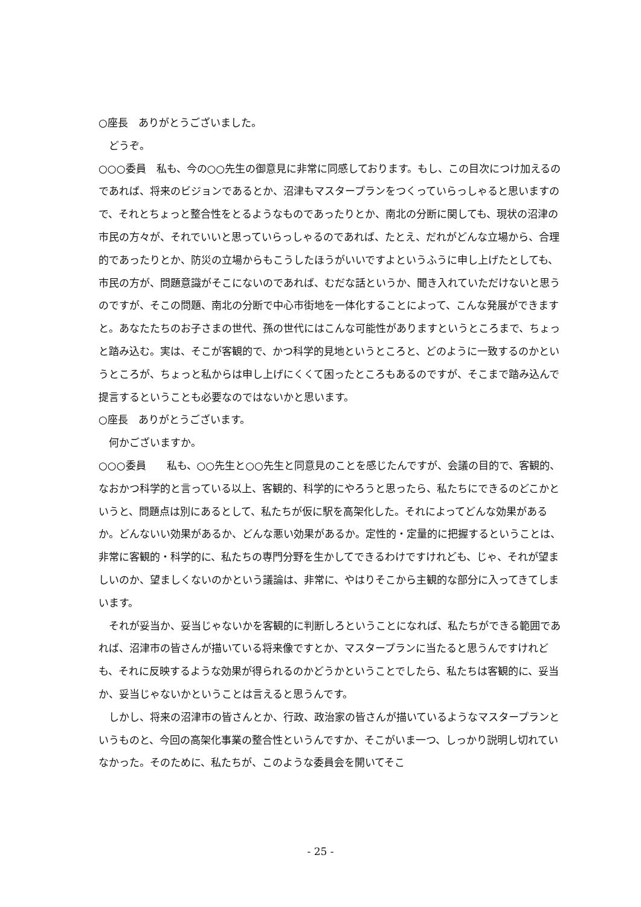○座長　ありがとうございました。
　どうぞ。
○○○委員　私も、今の○○先生の御意見に非常に同感しております。もし、この目次につけ加えるのであれば、将来のビジョンであるとか、沼津もマスタープランをつくっていらっしゃると思いますので、それとちょっと整合性をとるようなものであったりとか、南北の分断に関しても、現状の沼津の市民の方々が、それでいいと思っていらっしゃるのであれば、たとえ、だれがどんな立場から、合理的であったりとか、防災の立場からもこうしたほうがいいですよというふうに申し上げたとしても、市民の方が、問題意識がそこにないのであれば、むだな話というか、聞き入れていただけないと思うのですが、そこの問題、南北の分断で中心市街地を一体化することによって、こんな発展ができますと。あなたたちのお子さまの世代、孫の世代にはこんな可能性がありますというところまで、ちょっと踏み込む。実は、そこが客観的で、かつ科学的見地というところと、どのように一致するのかというところが、ちょっと私からは申し上げにくくて困ったところもあるのですが、そこまで踏み込んで提言するということも必要なのではないかと思います。
○座長　ありがとうございます。
　何かございますか。
○○○委員　　私も、○○先生と○○先生と同意見のことを感じたんですが、会議の目的で、客観的、なおかつ科学的と言っている以上、客観的、科学的にやろうと思ったら、私たちにできるのどこかというと、問題点は別にあるとして、私たちが仮に駅を高架化した。それによってどんな効果があるか。どんないい効果があるか、どんな悪い効果があるか。定性的・定量的に把握するということは、非常に客観的・科学的に、私たちの専門分野を生かしてできるわけですけれども、じゃ、それが望ましいのか、望ましくないのかという議論は、非常に、やはりそこから主観的な部分に入ってきてしまいます。
　それが妥当か、妥当じゃないかを客観的に判断しろということになれば、私たちができる範囲であれば、沼津市の皆さんが描いている将来像ですとか、マスタープランに当たると思うんですけれども、それに反映するような効果が得られるのかどうかということでしたら、私たちは客観的に、妥当か、妥当じゃないかということは言えると思うんです。
　しかし、将来の沼津市の皆さんとか、行政、政治家の皆さんが描いているようなマスタープランというものと、今回の高架化事業の整合性というんですか、そこがいま一つ、しっかり説明し切れていなかった。そのために、私たちが、このような委員会を開いてそこ
- 25 -